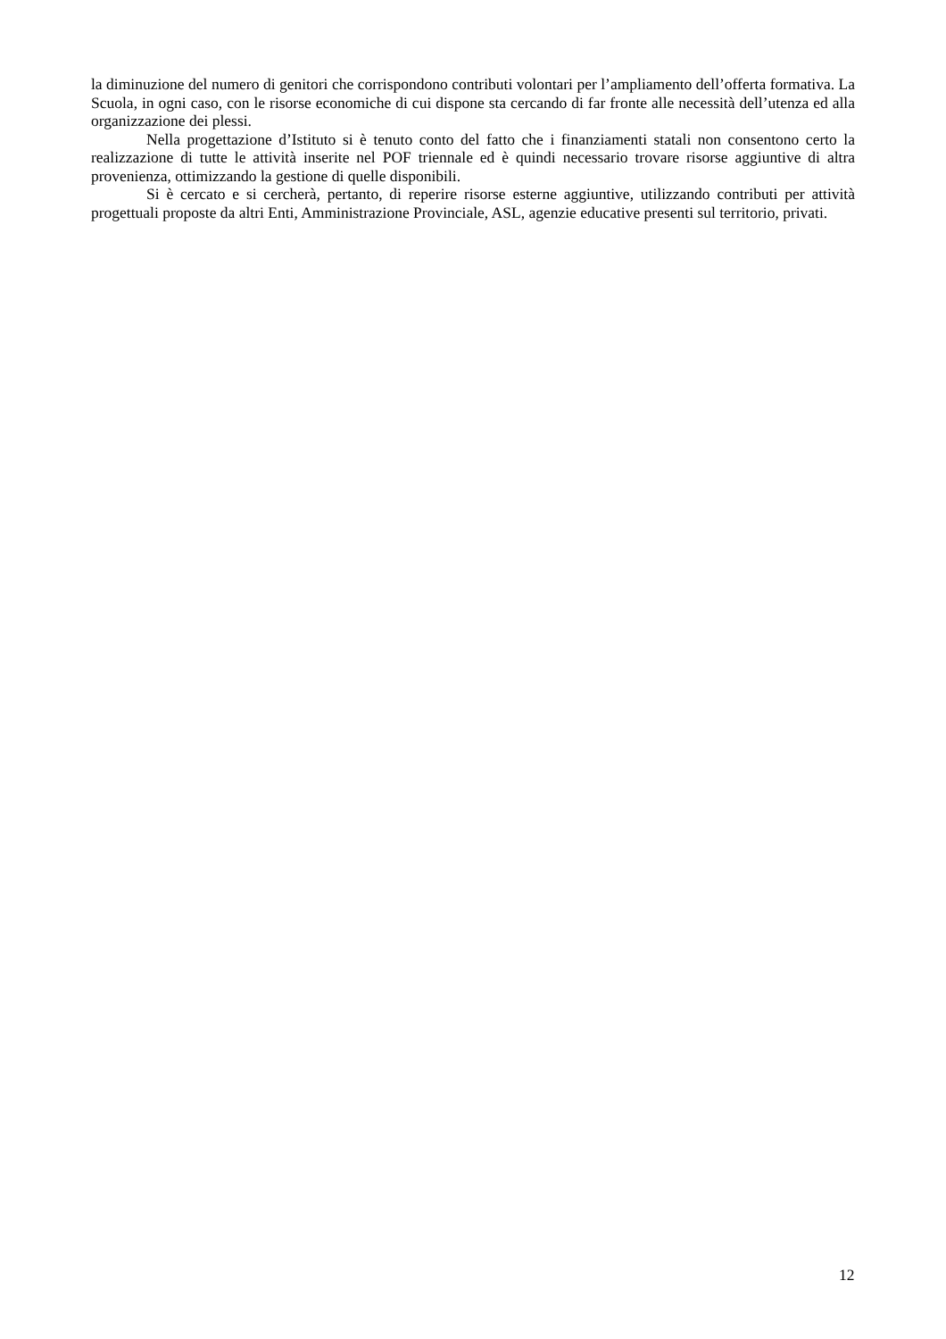la diminuzione del numero di genitori che corrispondono contributi volontari per l’ampliamento dell’offerta formativa. La Scuola, in ogni caso, con le risorse economiche di cui dispone sta cercando di far fronte alle necessità dell’utenza ed alla organizzazione dei plessi.
Nella progettazione d’Istituto si è tenuto conto del fatto che i finanziamenti statali non consentono certo la realizzazione di tutte le attività inserite nel POF triennale ed è quindi necessario trovare risorse aggiuntive di altra provenienza, ottimizzando la gestione di quelle disponibili.
Si è cercato e si cercherà, pertanto, di reperire risorse esterne aggiuntive, utilizzando contributi per attività progettuali proposte da altri Enti, Amministrazione Provinciale, ASL, agenzie educative presenti sul territorio, privati.
12